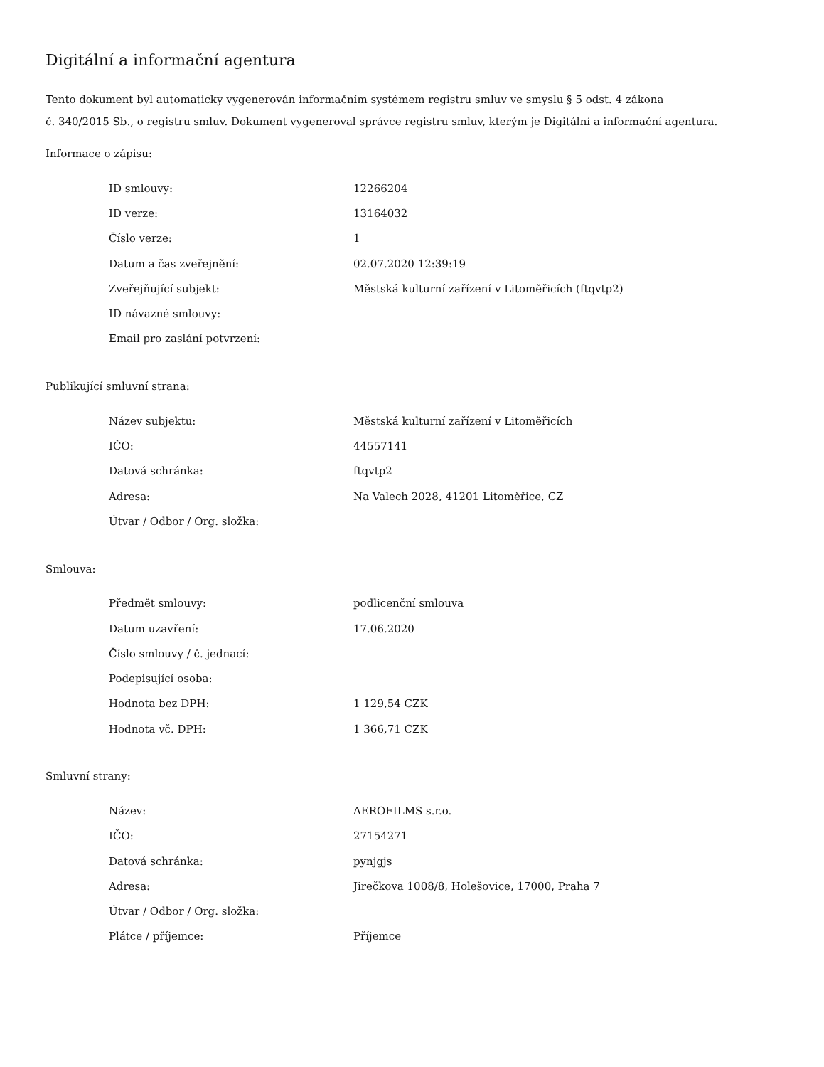Digitální a informační agentura
Tento dokument byl automaticky vygenerován informačním systémem registru smluv ve smyslu § 5 odst. 4 zákona
č. 340/2015 Sb., o registru smluv. Dokument vygeneroval správce registru smluv, kterým je Digitální a informační agentura.
Informace o zápisu:
| ID smlouvy: | 12266204 |
| ID verze: | 13164032 |
| Číslo verze: | 1 |
| Datum a čas zveřejnění: | 02.07.2020 12:39:19 |
| Zveřejňující subjekt: | Městská kulturní zařízení v Litoměřicích (ftqvtp2) |
| ID návazné smlouvy: | |
| Email pro zaslání potvrzení: | |
Publikující smluvní strana:
| Název subjektu: | Městská kulturní zařízení v Litoměřicích |
| IČO: | 44557141 |
| Datová schránka: | ftqvtp2 |
| Adresa: | Na Valech 2028, 41201 Litoměřice, CZ |
| Útvar / Odbor / Org. složka: | |
Smlouva:
| Předmět smlouvy: | podlicenční smlouva |
| Datum uzavření: | 17.06.2020 |
| Číslo smlouvy / č. jednací: | |
| Podepisující osoba: | |
| Hodnota bez DPH: | 1 129,54 CZK |
| Hodnota vč. DPH: | 1 366,71 CZK |
Smluvní strany:
| Název: | AEROFILMS s.r.o. |
| IČO: | 27154271 |
| Datová schránka: | pynjgjs |
| Adresa: | Jirečkova 1008/8, Holešovice, 17000, Praha 7 |
| Útvar / Odbor / Org. složka: | |
| Plátce / příjemce: | Příjemce |